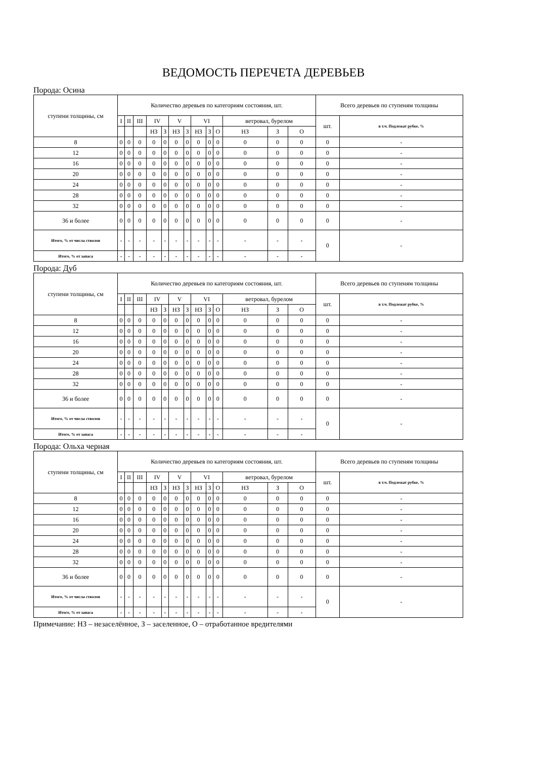ВЕДОМОСТЬ ПЕРЕЧЕТА ДЕРЕВЬЕВ
Порода: Осина
| ступени толщины, см | Количество деревьев по категориям состояния, шт. | | | | | | | | | | | | | Всего деревьев по ступеням толщины | |
| --- | --- | --- | --- | --- | --- | --- | --- | --- | --- | --- | --- | --- | --- | --- | --- |
| | I | II | III | IV | | V | | VI | | | ветровал, бурелом | | | шт. | в т.ч. Подлежат рубке, % |
| | | | | НЗ | З | НЗ | З | НЗ | З | О | НЗ | З | О | | |
| 8 | 0 | 0 | 0 | 0 | 0 | 0 | 0 | 0 | 0 | 0 | 0 | 0 | 0 | 0 | - |
| 12 | 0 | 0 | 0 | 0 | 0 | 0 | 0 | 0 | 0 | 0 | 0 | 0 | 0 | 0 | - |
| 16 | 0 | 0 | 0 | 0 | 0 | 0 | 0 | 0 | 0 | 0 | 0 | 0 | 0 | 0 | - |
| 20 | 0 | 0 | 0 | 0 | 0 | 0 | 0 | 0 | 0 | 0 | 0 | 0 | 0 | 0 | - |
| 24 | 0 | 0 | 0 | 0 | 0 | 0 | 0 | 0 | 0 | 0 | 0 | 0 | 0 | 0 | - |
| 28 | 0 | 0 | 0 | 0 | 0 | 0 | 0 | 0 | 0 | 0 | 0 | 0 | 0 | 0 | - |
| 32 | 0 | 0 | 0 | 0 | 0 | 0 | 0 | 0 | 0 | 0 | 0 | 0 | 0 | 0 | - |
| 36 и более | 0 | 0 | 0 | 0 | 0 | 0 | 0 | 0 | 0 | 0 | 0 | 0 | 0 | 0 | - |
| Итого, % от числа стволов | - | - | - | - | - | - | - | - | - | - | - | - | - | 0 | - |
| Итого, % от запаса | - | - | - | - | - | - | - | - | - | - | - | - | - | | |
Порода: Дуб
| ступени толщины, см | Количество деревьев по категориям состояния, шт. | | | | | | | | | | | | | Всего деревьев по ступеням толщины | |
| --- | --- | --- | --- | --- | --- | --- | --- | --- | --- | --- | --- | --- | --- | --- | --- |
| | I | II | III | IV | | V | | VI | | | ветровал, бурелом | | | шт. | в т.ч. Подлежат рубке, % |
| | | | | НЗ | З | НЗ | З | НЗ | З | О | НЗ | З | О | | |
| 8 | 0 | 0 | 0 | 0 | 0 | 0 | 0 | 0 | 0 | 0 | 0 | 0 | 0 | 0 | - |
| 12 | 0 | 0 | 0 | 0 | 0 | 0 | 0 | 0 | 0 | 0 | 0 | 0 | 0 | 0 | - |
| 16 | 0 | 0 | 0 | 0 | 0 | 0 | 0 | 0 | 0 | 0 | 0 | 0 | 0 | 0 | - |
| 20 | 0 | 0 | 0 | 0 | 0 | 0 | 0 | 0 | 0 | 0 | 0 | 0 | 0 | 0 | - |
| 24 | 0 | 0 | 0 | 0 | 0 | 0 | 0 | 0 | 0 | 0 | 0 | 0 | 0 | 0 | - |
| 28 | 0 | 0 | 0 | 0 | 0 | 0 | 0 | 0 | 0 | 0 | 0 | 0 | 0 | 0 | - |
| 32 | 0 | 0 | 0 | 0 | 0 | 0 | 0 | 0 | 0 | 0 | 0 | 0 | 0 | 0 | - |
| 36 и более | 0 | 0 | 0 | 0 | 0 | 0 | 0 | 0 | 0 | 0 | 0 | 0 | 0 | 0 | - |
| Итого, % от числа стволов | - | - | - | - | - | - | - | - | - | - | - | - | - | 0 | - |
| Итого, % от запаса | - | - | - | - | - | - | - | - | - | - | - | - | - | | |
Порода: Ольха черная
| ступени толщины, см | Количество деревьев по категориям состояния, шт. | | | | | | | | | | | | | Всего деревьев по ступеням толщины | |
| --- | --- | --- | --- | --- | --- | --- | --- | --- | --- | --- | --- | --- | --- | --- | --- |
| | I | II | III | IV | | V | | VI | | | ветровал, бурелом | | | шт. | в т.ч. Подлежат рубке, % |
| | | | | НЗ | З | НЗ | З | НЗ | З | О | НЗ | З | О | | |
| 8 | 0 | 0 | 0 | 0 | 0 | 0 | 0 | 0 | 0 | 0 | 0 | 0 | 0 | 0 | - |
| 12 | 0 | 0 | 0 | 0 | 0 | 0 | 0 | 0 | 0 | 0 | 0 | 0 | 0 | 0 | - |
| 16 | 0 | 0 | 0 | 0 | 0 | 0 | 0 | 0 | 0 | 0 | 0 | 0 | 0 | 0 | - |
| 20 | 0 | 0 | 0 | 0 | 0 | 0 | 0 | 0 | 0 | 0 | 0 | 0 | 0 | 0 | - |
| 24 | 0 | 0 | 0 | 0 | 0 | 0 | 0 | 0 | 0 | 0 | 0 | 0 | 0 | 0 | - |
| 28 | 0 | 0 | 0 | 0 | 0 | 0 | 0 | 0 | 0 | 0 | 0 | 0 | 0 | 0 | - |
| 32 | 0 | 0 | 0 | 0 | 0 | 0 | 0 | 0 | 0 | 0 | 0 | 0 | 0 | 0 | - |
| 36 и более | 0 | 0 | 0 | 0 | 0 | 0 | 0 | 0 | 0 | 0 | 0 | 0 | 0 | 0 | - |
| Итого, % от числа стволов | - | - | - | - | - | - | - | - | - | - | - | - | - | 0 | - |
| Итого, % от запаса | - | - | - | - | - | - | - | - | - | - | - | - | - | | |
Примечание: НЗ – незаселённое, З – заселенное, О – отработанное вредителями